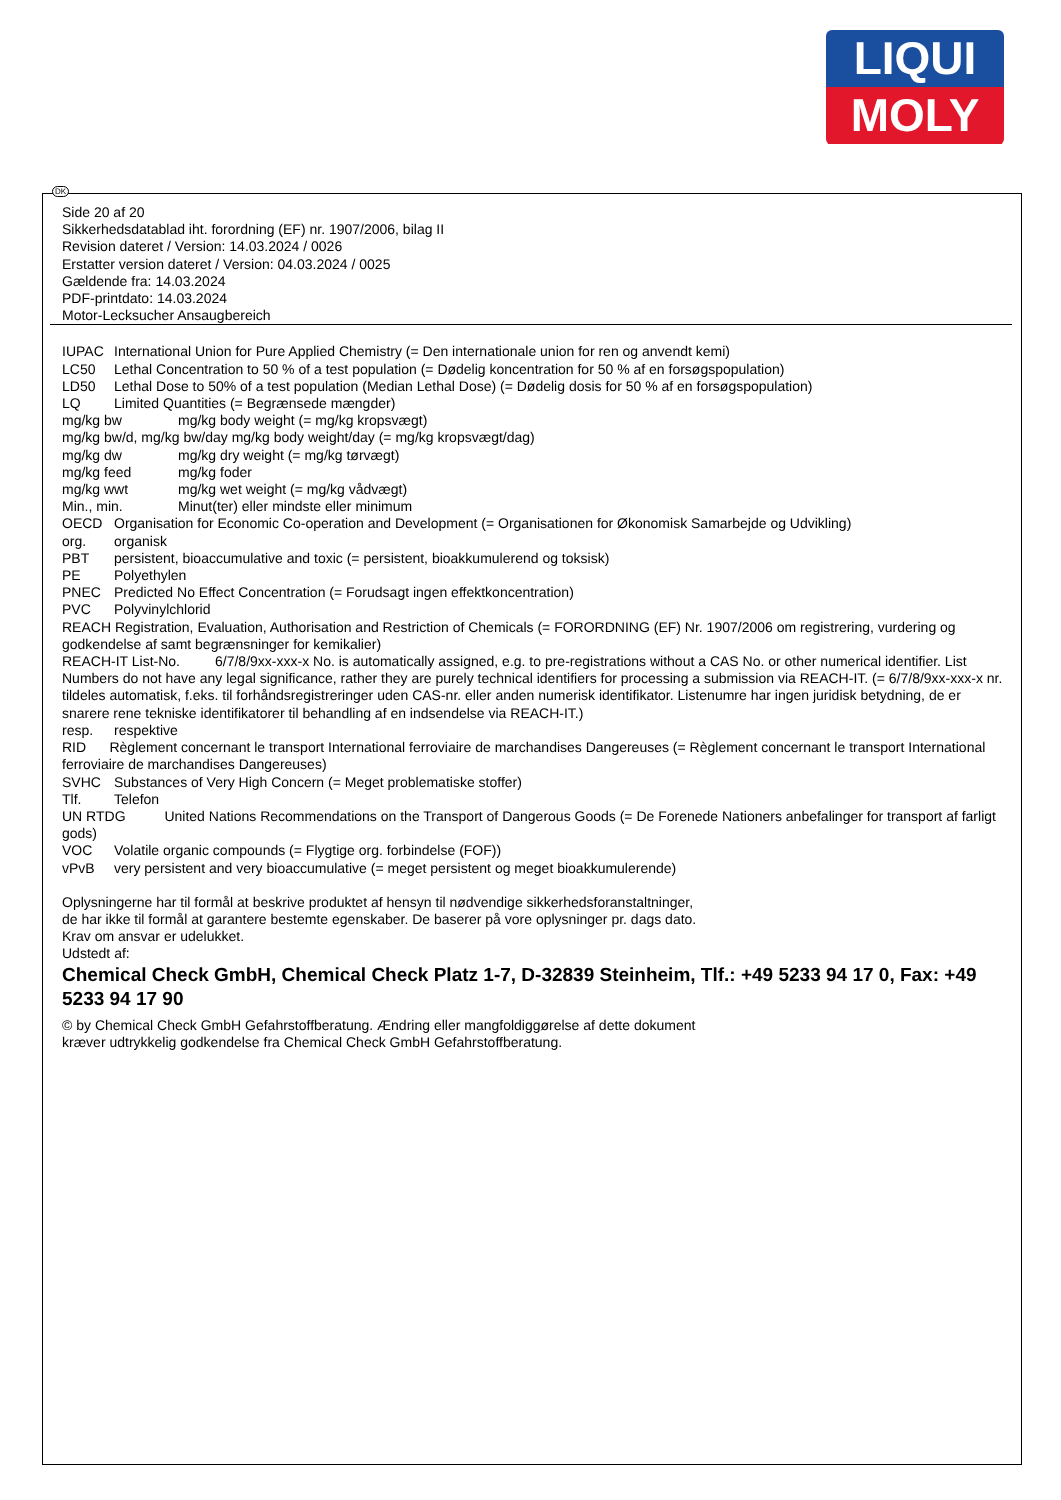LIQUI
MOLY
DK
Side 20 af 20
Sikkerhedsdatablad iht. forordning (EF) nr. 1907/2006, bilag II
Revision dateret / Version: 14.03.2024 / 0026
Erstatter version dateret / Version: 04.03.2024 / 0025
Gældende fra: 14.03.2024
PDF-printdato: 14.03.2024
Motor-Lecksucher Ansaugbereich
IUPAC International Union for Pure Applied Chemistry (= Den internationale union for ren og anvendt kemi)
LC50 Lethal Concentration to 50 % of a test population (= Dødelig koncentration for 50 % af en forsøgspopulation)
LD50 Lethal Dose to 50% of a test population (Median Lethal Dose) (= Dødelig dosis for 50 % af en forsøgspopulation)
LQ Limited Quantities (= Begrænsede mængder)
mg/kg bw mg/kg body weight (= mg/kg kropsvægt)
mg/kg bw/d, mg/kg bw/day mg/kg body weight/day (= mg/kg kropsvægt/dag)
mg/kg dw mg/kg dry weight (= mg/kg tørvægt)
mg/kg feed mg/kg foder
mg/kg wwt mg/kg wet weight (= mg/kg vådvægt)
Min., min. Minut(ter) eller mindste eller minimum
OECD Organisation for Economic Co-operation and Development (= Organisationen for Økonomisk Samarbejde og Udvikling)
org. organisk
PBT persistent, bioaccumulative and toxic (= persistent, bioakkumulerend og toksisk)
PE Polyethylen
PNEC Predicted No Effect Concentration (= Forudsagt ingen effektkoncentration)
PVC Polyvinylchlorid
REACH Registration, Evaluation, Authorisation and Restriction of Chemicals (= FORORDNING (EF) Nr. 1907/2006 om registrering, vurdering og godkendelse af samt begrænsninger for kemikalier)
REACH-IT List-No. 6/7/8/9xx-xxx-x No. is automatically assigned, e.g. to pre-registrations without a CAS No. or other numerical identifier. List Numbers do not have any legal significance, rather they are purely technical identifiers for processing a submission via REACH-IT. (= 6/7/8/9xx-xxx-x nr. tildeles automatisk, f.eks. til forhåndsregistreringer uden CAS-nr. eller anden numerisk identifikator. Listenumre har ingen juridisk betydning, de er snarere rene tekniske identifikatorer til behandling af en indsendelse via REACH-IT.)
resp. respektive
RID Règlement concernant le transport International ferroviaire de marchandises Dangereuses (= Règlement concernant le transport International ferroviaire de marchandises Dangereuses)
SVHC Substances of Very High Concern (= Meget problematiske stoffer)
Tlf. Telefon
UN RTDG United Nations Recommendations on the Transport of Dangerous Goods (= De Forenede Nationers anbefalinger for transport af farligt gods)
VOC Volatile organic compounds (= Flygtige org. forbindelse (FOF))
vPvB very persistent and very bioaccumulative (= meget persistent og meget bioakkumulerende)
Oplysningerne har til formål at beskrive produktet af hensyn til nødvendige sikkerhedsforanstaltninger,
de har ikke til formål at garantere bestemte egenskaber. De baserer på vore oplysninger pr. dags dato.
Krav om ansvar er udelukket.
Udstedt af:
Chemical Check GmbH, Chemical Check Platz 1-7, D-32839 Steinheim, Tlf.: +49 5233 94 17 0, Fax: +49 5233 94 17 90
© by Chemical Check GmbH Gefahrstoffberatung. Ændring eller mangfoldiggørelse af dette dokument
kræver udtrykkelig godkendelse fra Chemical Check GmbH Gefahrstoffberatung.